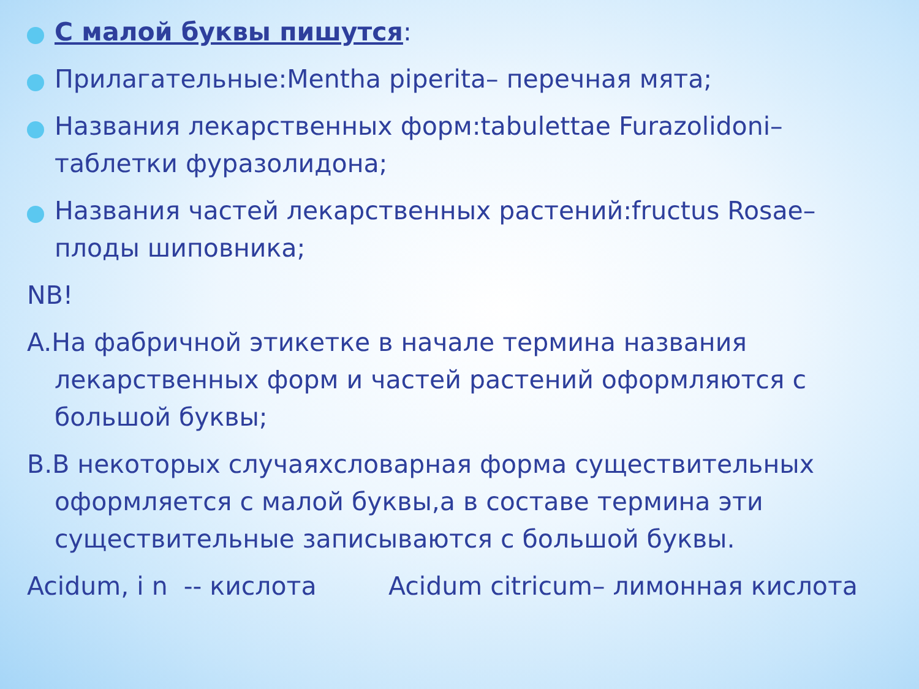С малой буквы пишутся:
Прилагательные:Mentha piperita– перечная мята;
Названия лекарственных форм:tabulettae Furazolidoni– таблетки фуразолидона;
Названия частей лекарственных растений:fructus Rosae– плоды шиповника;
NB!
A.На фабричной этикетке в начале термина названия лекарственных форм и частей растений оформляются с большой буквы;
B.В некоторых случаяхсловарная форма существительных оформляется с малой буквы,а в составе термина эти существительные записываются с большой буквы.
Acidum, i n -- кислота Acidum citricum– лимонная кислота